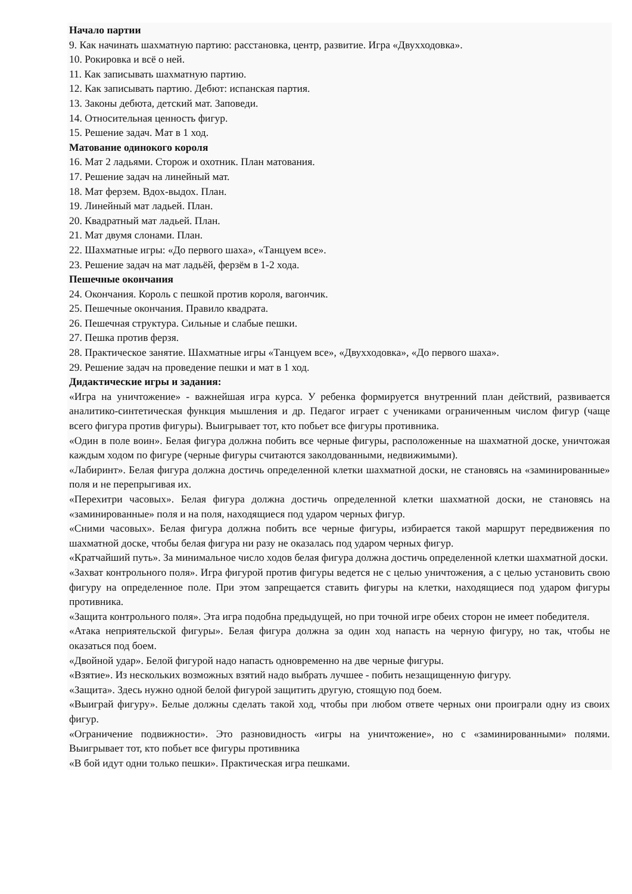Начало партии
9. Как начинать шахматную партию: расстановка, центр, развитие. Игра «Двухходовка».
10. Рокировка и всё о ней.
11. Как записывать шахматную партию.
12. Как записывать партию. Дебют: испанская партия.
13. Законы дебюта, детский мат. Заповеди.
14. Относительная ценность фигур.
15. Решение задач. Мат в 1 ход.
Матование одинокого короля
16. Мат 2 ладьями. Сторож и охотник. План матования.
17. Решение задач на линейный мат.
18. Мат ферзем. Вдох-выдох. План.
19. Линейный мат ладьей. План.
20. Квадратный мат ладьей. План.
21. Мат двумя слонами. План.
22. Шахматные игры: «До первого шаха», «Танцуем все».
23. Решение задач на мат ладьёй, ферзём в 1-2 хода.
Пешечные окончания
24. Окончания. Король с пешкой против короля, вагончик.
25. Пешечные окончания. Правило квадрата.
26. Пешечная структура. Сильные и слабые пешки.
27. Пешка против ферзя.
28. Практическое занятие. Шахматные игры «Танцуем все», «Двухходовка», «До первого шаха».
29. Решение задач на проведение пешки и мат в 1 ход.
Дидактические игры и задания:
«Игра на уничтожение» - важнейшая игра курса. У ребенка формируется внутренний план действий, развивается аналитико-синтетическая функция мышления и др. Педагог играет с учениками ограниченным числом фигур (чаще всего фигура против фигуры). Выигрывает тот, кто побьет все фигуры противника.
«Один в поле воин». Белая фигура должна побить все черные фигуры, расположенные на шахматной доске, уничтожая каждым ходом по фигуре (черные фигуры считаются заколдованными, недвижимыми).
«Лабиринт». Белая фигура должна достичь определенной клетки шахматной доски, не становясь на «заминированные» поля и не перепрыгивая их.
«Перехитри часовых». Белая фигура должна достичь определенной клетки шахматной доски, не становясь на «заминированные» поля и на поля, находящиеся под ударом черных фигур.
«Сними часовых». Белая фигура должна побить все черные фигуры, избирается такой маршрут передвижения по шахматной доске, чтобы белая фигура ни разу не оказалась под ударом черных фигур.
«Кратчайший путь». За минимальное число ходов белая фигура должна достичь определенной клетки шахматной доски.
«Захват контрольного поля». Игра фигурой против фигуры ведется не с целью уничтожения, а с целью установить свою фигуру на определенное поле. При этом запрещается ставить фигуры на клетки, находящиеся под ударом фигуры противника.
«Защита контрольного поля». Эта игра подобна предыдущей, но при точной игре обеих сторон не имеет победителя.
«Атака неприятельской фигуры». Белая фигура должна за один ход напасть на черную фигуру, но так, чтобы не оказаться под боем.
«Двойной удар». Белой фигурой надо напасть одновременно на две черные фигуры.
«Взятие». Из нескольких возможных взятий надо выбрать лучшее - побить незащищенную фигуру.
«Защита». Здесь нужно одной белой фигурой защитить другую, стоящую под боем.
«Выиграй фигуру». Белые должны сделать такой ход, чтобы при любом ответе черных они проиграли одну из своих фигур.
«Ограничение подвижности». Это разновидность «игры на уничтожение», но с «заминированными» полями. Выигрывает тот, кто побьет все фигуры противника
«В бой идут одни только пешки». Практическая игра пешками.